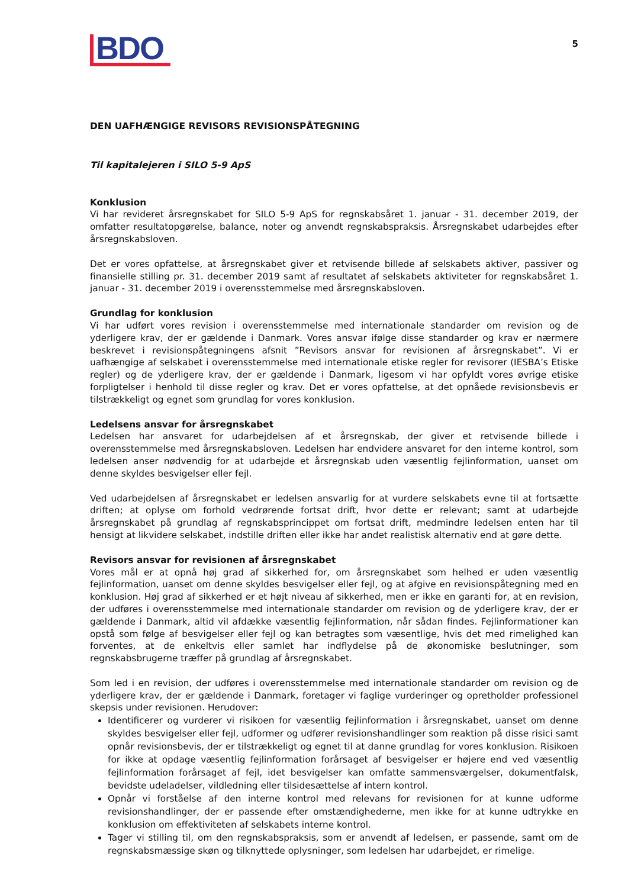BDO
5
DEN UAFHÆNGIGE REVISORS REVISIONSPÅTEGNING
Til kapitalejeren i SILO 5-9 ApS
Konklusion
Vi har revideret årsregnskabet for SILO 5-9 ApS for regnskabsåret 1. januar - 31. december 2019, der omfatter resultatopgørelse, balance, noter og anvendt regnskabspraksis. Årsregnskabet udarbejdes efter årsregnskabsloven.
Det er vores opfattelse, at årsregnskabet giver et retvisende billede af selskabets aktiver, passiver og finansielle stilling pr. 31. december 2019 samt af resultatet af selskabets aktiviteter for regnskabsåret 1. januar - 31. december 2019 i overensstemmelse med årsregnskabsloven.
Grundlag for konklusion
Vi har udført vores revision i overensstemmelse med internationale standarder om revision og de yderligere krav, der er gældende i Danmark. Vores ansvar ifølge disse standarder og krav er nærmere beskrevet i revisionspåtegningens afsnit ”Revisors ansvar for revisionen af årsregnskabet”. Vi er uafhængige af selskabet i overensstemmelse med internationale etiske regler for revisorer (IESBA’s Etiske regler) og de yderligere krav, der er gældende i Danmark, ligesom vi har opfyldt vores øvrige etiske forpligtelser i henhold til disse regler og krav. Det er vores opfattelse, at det opnåede revisionsbevis er tilstrækkeligt og egnet som grundlag for vores konklusion.
Ledelsens ansvar for årsregnskabet
Ledelsen har ansvaret for udarbejdelsen af et årsregnskab, der giver et retvisende billede i overensstemmelse med årsregnskabsloven. Ledelsen har endvidere ansvaret for den interne kontrol, som ledelsen anser nødvendig for at udarbejde et årsregnskab uden væsentlig fejlinformation, uanset om denne skyldes besvigelser eller fejl.
Ved udarbejdelsen af årsregnskabet er ledelsen ansvarlig for at vurdere selskabets evne til at fortsætte driften; at oplyse om forhold vedrørende fortsat drift, hvor dette er relevant; samt at udarbejde årsregnskabet på grundlag af regnskabsprincippet om fortsat drift, medmindre ledelsen enten har til hensigt at likvidere selskabet, indstille driften eller ikke har andet realistisk alternativ end at gøre dette.
Revisors ansvar for revisionen af årsregnskabet
Vores mål er at opnå høj grad af sikkerhed for, om årsregnskabet som helhed er uden væsentlig fejlinformation, uanset om denne skyldes besvigelser eller fejl, og at afgive en revisionspåtegning med en konklusion. Høj grad af sikkerhed er et højt niveau af sikkerhed, men er ikke en garanti for, at en revision, der udføres i overensstemmelse med internationale standarder om revision og de yderligere krav, der er gældende i Danmark, altid vil afdække væsentlig fejlinformation, når sådan findes. Fejlinformationer kan opstå som følge af besvigelser eller fejl og kan betragtes som væsentlige, hvis det med rimelighed kan forventes, at de enkeltvis eller samlet har indflydelse på de økonomiske beslutninger, som regnskabsbrugerne træffer på grundlag af årsregnskabet.
Som led i en revision, der udføres i overensstemmelse med internationale standarder om revision og de yderligere krav, der er gældende i Danmark, foretager vi faglige vurderinger og opretholder professionel skepsis under revisionen. Herudover:
Identificerer og vurderer vi risikoen for væsentlig fejlinformation i årsregnskabet, uanset om denne skyldes besvigelser eller fejl, udformer og udfører revisionshandlinger som reaktion på disse risici samt opnår revisionsbevis, der er tilstrækkeligt og egnet til at danne grundlag for vores konklusion. Risikoen for ikke at opdage væsentlig fejlinformation forårsaget af besvigelser er højere end ved væsentlig fejlinformation forårsaget af fejl, idet besvigelser kan omfatte sammensværgelser, dokumentfalsk, bevidste udeladelser, vildledning eller tilsidesættelse af intern kontrol.
Opnår vi forståelse af den interne kontrol med relevans for revisionen for at kunne udforme revisionshandlinger, der er passende efter omstændighederne, men ikke for at kunne udtrykke en konklusion om effektiviteten af selskabets interne kontrol.
Tager vi stilling til, om den regnskabspraksis, som er anvendt af ledelsen, er passende, samt om de regnskabsmæssige skøn og tilknyttede oplysninger, som ledelsen har udarbejdet, er rimelige.